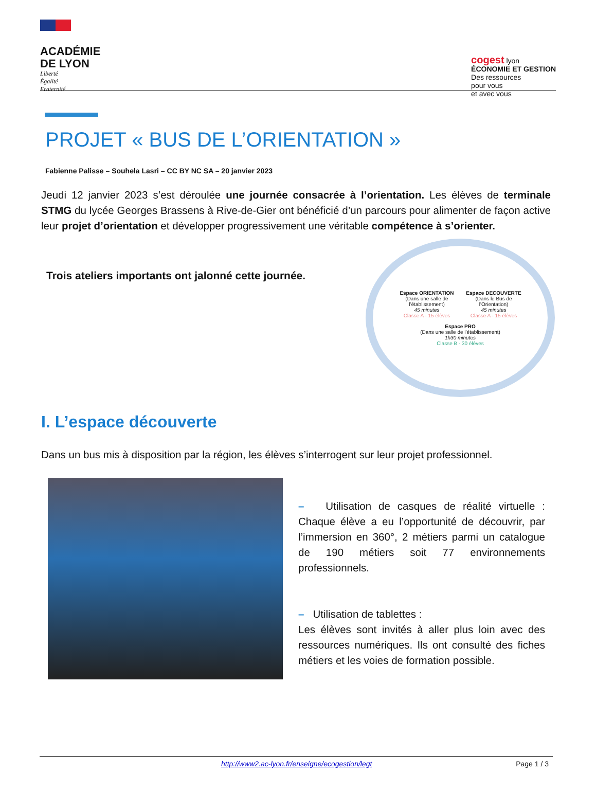ACADÉMIE
DE LYON
Liberté
Égalité
Fraternité
cogest lyon
ÉCONOMIE ET GESTION
Des ressources
pour vous
et avec vous
PROJET « BUS DE L’ORIENTATION »
Fabienne Palisse – Souhela Lasri – CC BY NC SA – 20 janvier 2023
Jeudi 12 janvier 2023 s’est déroulée une journée consacrée à l’orientation. Les élèves de terminale STMG du lycée Georges Brassens à Rive-de-Gier ont bénéficié d’un parcours pour alimenter de façon active leur projet d’orientation et développer progressivement une véritable compétence à s’orienter.
Trois ateliers importants ont jalonné cette journée.
Espace ORIENTATION
(Dans une salle de l’établissement)
45 minutes
Classe A - 15 élèves
Espace DECOUVERTE
(Dans le Bus de l’Orientation)
45 minutes
Classe A - 15 élèves
Espace PRO
(Dans une salle de l’établissement)
1h30 minutes
Classe B - 30 élèves
I. L’espace découverte
Dans un bus mis à disposition par la région, les élèves s’interrogent sur leur projet professionnel.
– Utilisation de casques de réalité virtuelle : Chaque élève a eu l’opportunité de découvrir, par l’immersion en 360°, 2 métiers parmi un catalogue de 190 métiers soit 77 environnements professionnels.
– Utilisation de tablettes :
Les élèves sont invités à aller plus loin avec des ressources numériques. Ils ont consulté des fiches métiers et les voies de formation possible.
http://www2.ac-lyon.fr/enseigne/ecogestion/legt Page 1 / 3